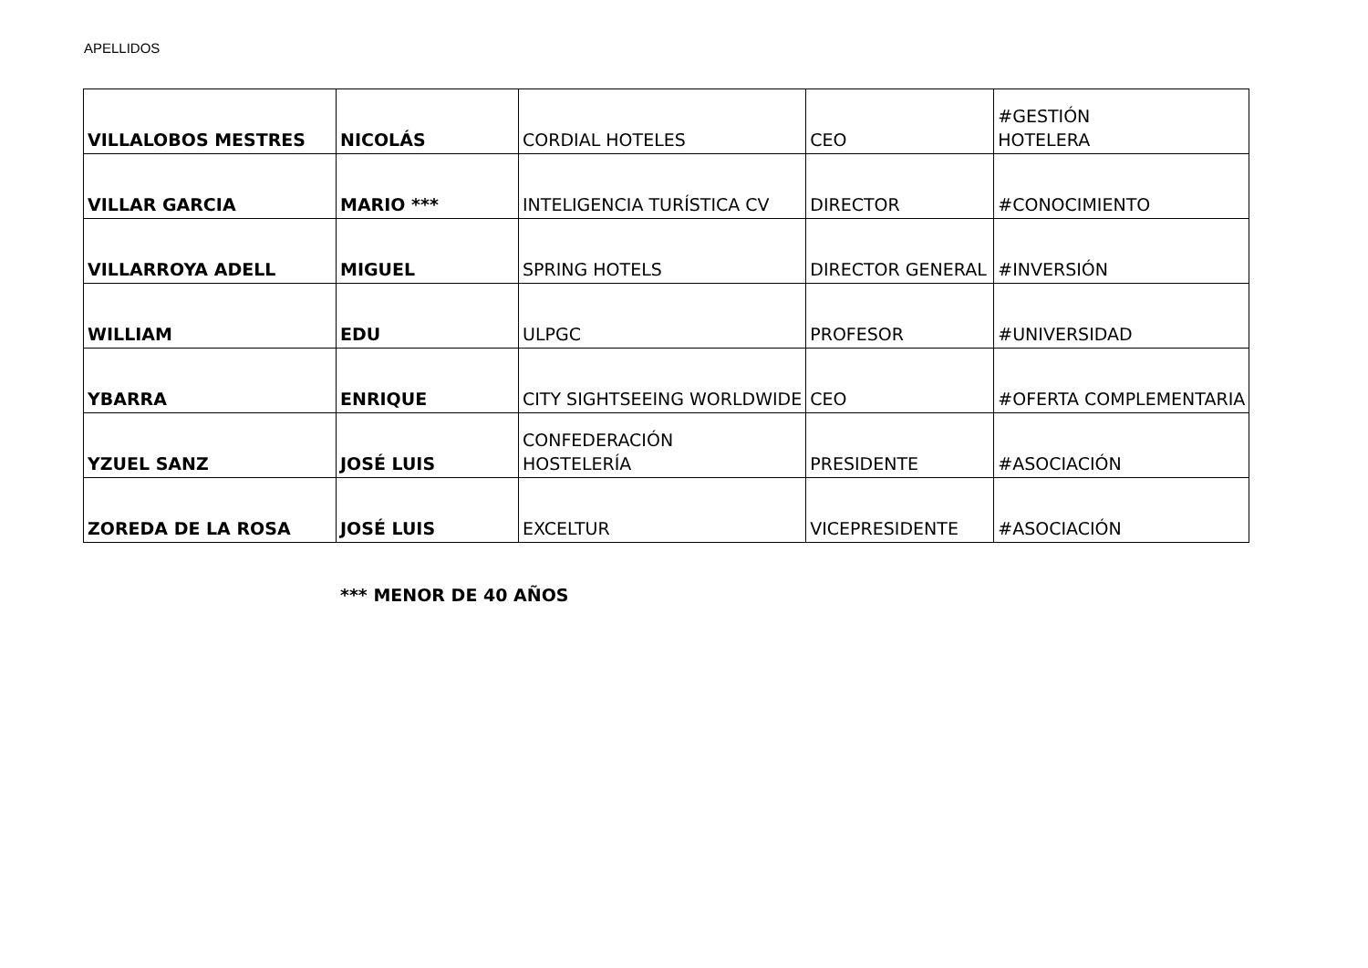APELLIDOS
| VILLALOBOS MESTRES | NICOLÁS | CORDIAL HOTELES | CEO | #GESTIÓN HOTELERA |
| VILLAR GARCIA | MARIO *** | INTELIGENCIA TURÍSTICA CV | DIRECTOR | #CONOCIMIENTO |
| VILLARROYA ADELL | MIGUEL | SPRING HOTELS | DIRECTOR GENERAL | #INVERSIÓN |
| WILLIAM | EDU | ULPGC | PROFESOR | #UNIVERSIDAD |
| YBARRA | ENRIQUE | CITY SIGHTSEEING WORLDWIDE | CEO | #OFERTA COMPLEMENTARIA |
| YZUEL SANZ | JOSÉ LUIS | CONFEDERACIÓN HOSTELERÍA | PRESIDENTE | #ASOCIACIÓN |
| ZOREDA DE LA ROSA | JOSÉ LUIS | EXCELTUR | VICEPRESIDENTE | #ASOCIACIÓN |
*** MENOR DE 40 AÑOS